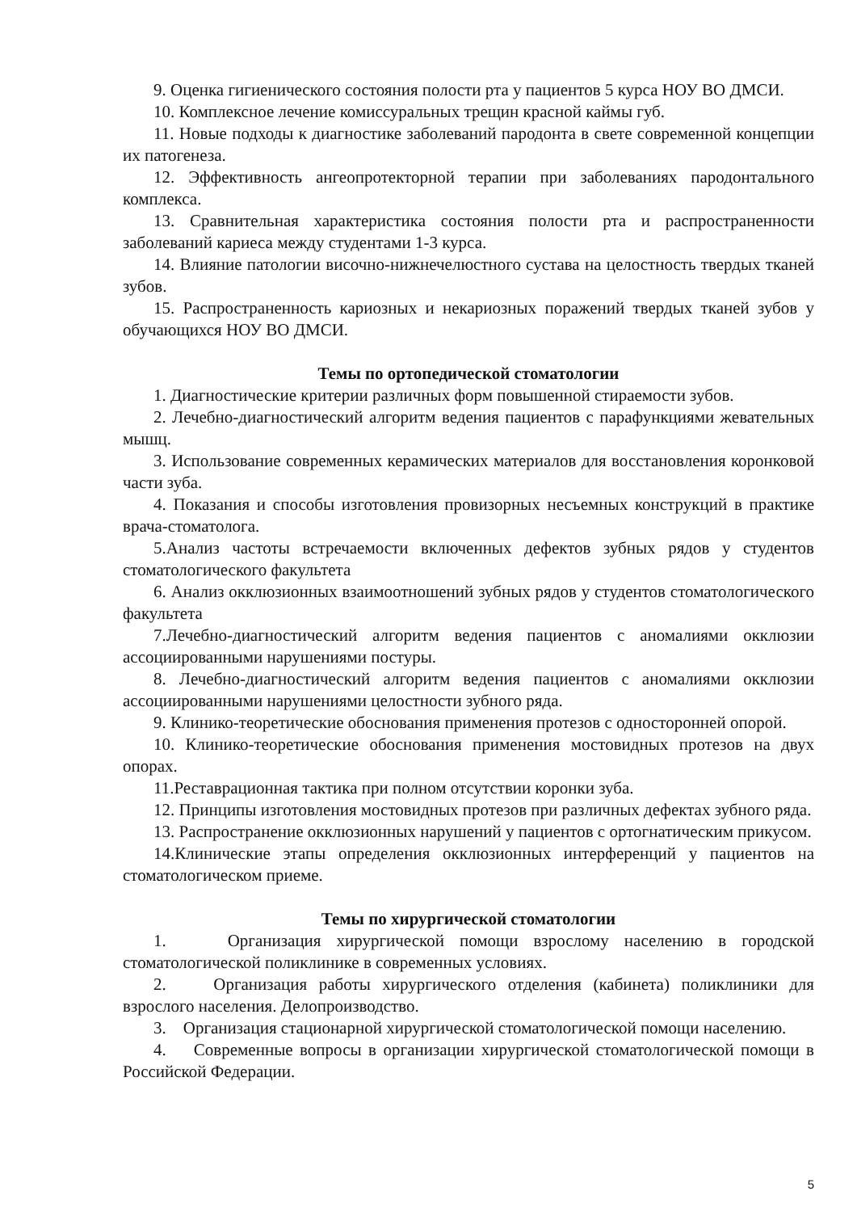9. Оценка гигиенического состояния полости рта у пациентов 5 курса НОУ ВО ДМСИ.
10. Комплексное лечение комиссуральных трещин красной каймы губ.
11. Новые подходы к диагностике заболеваний пародонта в свете современной концепции их патогенеза.
12. Эффективность ангеопротекторной терапии при заболеваниях пародонтального комплекса.
13. Сравнительная характеристика состояния полости рта и распространенности заболеваний кариеса между студентами 1-3 курса.
14. Влияние патологии височно-нижнечелюстного сустава на целостность твердых тканей зубов.
15. Распространенность кариозных и некариозных поражений твердых тканей зубов у обучающихся НОУ ВО ДМСИ.
Темы по ортопедической стоматологии
1. Диагностические критерии различных форм повышенной стираемости зубов.
2. Лечебно-диагностический алгоритм ведения пациентов с парафункциями жевательных мышц.
3. Использование современных керамических материалов для восстановления коронковой части зуба.
4. Показания и способы изготовления провизорных несъемных конструкций в практике врача-стоматолога.
5.Анализ частоты встречаемости включенных дефектов зубных рядов у студентов стоматологического факультета
6. Анализ окклюзионных взаимоотношений зубных рядов у студентов стоматологического факультета
7.Лечебно-диагностический алгоритм ведения пациентов с аномалиями окклюзии ассоциированными нарушениями постуры.
8. Лечебно-диагностический алгоритм ведения пациентов с аномалиями окклюзии ассоциированными нарушениями целостности зубного ряда.
9. Клинико-теоретические обоснования применения протезов с односторонней опорой.
10. Клинико-теоретические обоснования применения мостовидных протезов на двух опорах.
11.Реставрационная тактика при полном отсутствии коронки зуба.
12. Принципы изготовления мостовидных протезов при различных дефектах зубного ряда.
13. Распространение окклюзионных нарушений у пациентов с ортогнатическим прикусом.
14.Клинические этапы определения окклюзионных интерференций у пациентов на стоматологическом приеме.
Темы по хирургической стоматологии
1. Организация хирургической помощи взрослому населению в городской стоматологической поликлинике в современных условиях.
2. Организация работы хирургического отделения (кабинета) поликлиники для взрослого населения. Делопроизводство.
3. Организация стационарной хирургической стоматологической помощи населению.
4. Современные вопросы в организации хирургической стоматологической помощи в Российской Федерации.
5